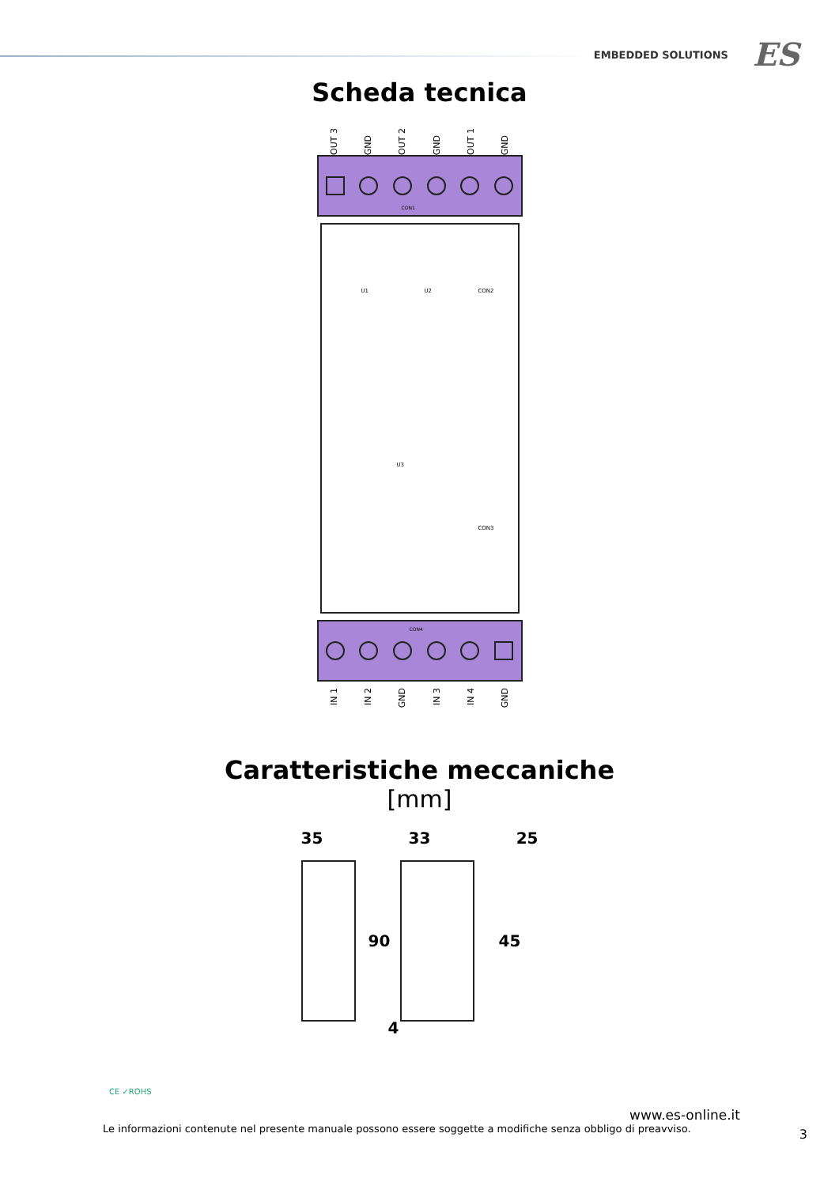EMBEDDED SOLUTIONS ES
Scheda tecnica
OUT 3 GND OUT 2 GND OUT 1 GND
CON1
U1 U2 CON2
U3
CON3
CON4
IN 1 IN 2 GND IN 3 IN 4 GND
Caratteristiche meccaniche
[mm]
35 33 25
90 45
4
CE ✓ROHS
www.es-online.it
Le informazioni contenute nel presente manuale possono essere soggette a modifiche senza obbligo di preavviso.
3